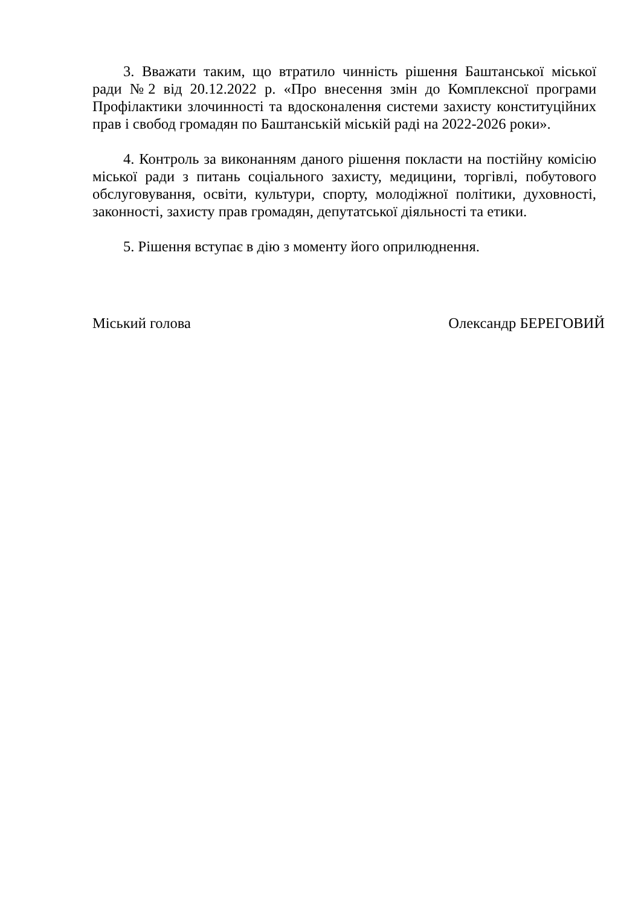3. Вважати таким, що втратило чинність рішення Баштанської міської ради №2 від 20.12.2022 р. «Про внесення змін до Комплексної програми Профілактики злочинності та вдосконалення системи захисту конституційних прав і свобод громадян по Баштанській міській раді на 2022-2026 роки».
4. Контроль за виконанням даного рішення покласти на постійну комісію міської ради з питань соціального захисту, медицини, торгівлі, побутового обслуговування, освіти, культури, спорту, молодіжної політики, духовності, законності, захисту прав громадян, депутатської діяльності та етики.
5. Рішення вступає в дію з моменту його оприлюднення.
Міський голова Олександр БЕРЕГОВИЙ